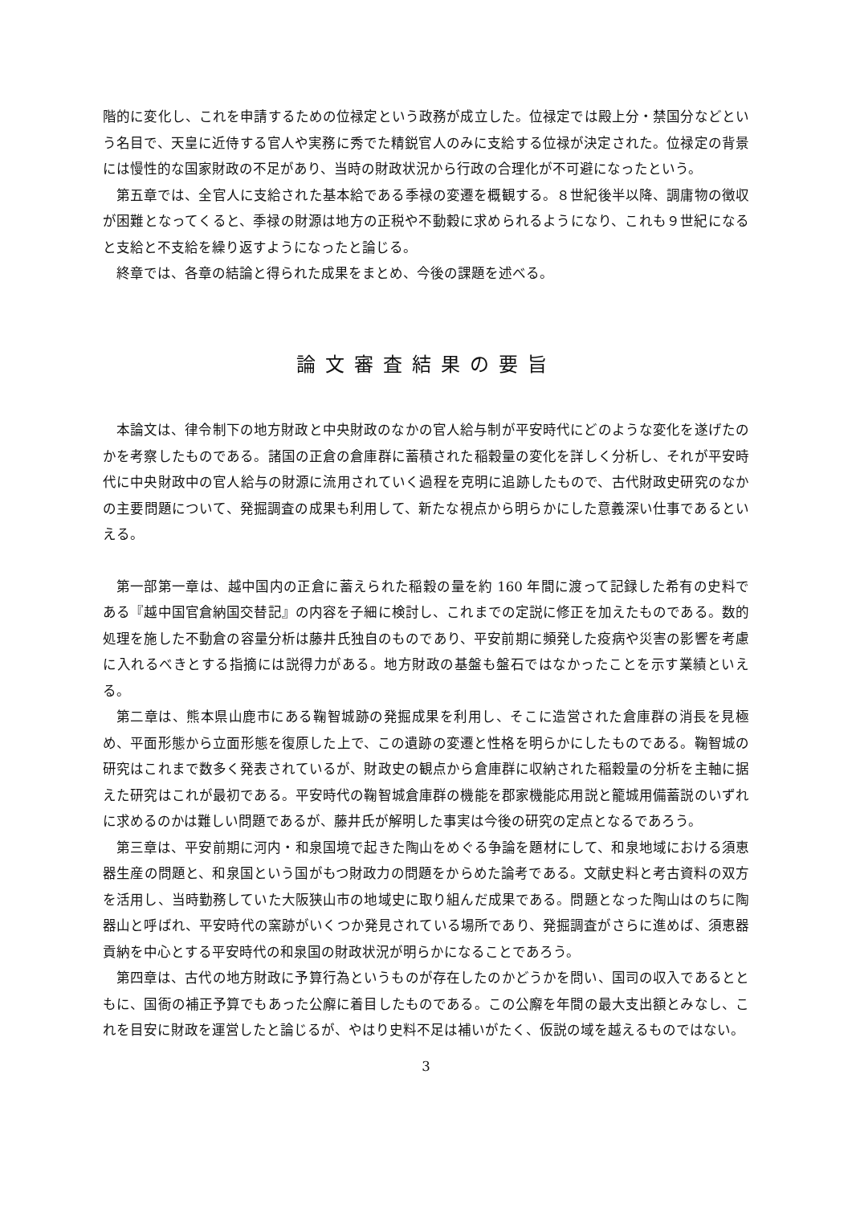階的に変化し、これを申請するための位禄定という政務が成立した。位禄定では殿上分・禁国分などという名目で、天皇に近侍する官人や実務に秀でた精鋭官人のみに支給する位禄が決定された。位禄定の背景には慢性的な国家財政の不足があり、当時の財政状況から行政の合理化が不可避になったという。
第五章では、全官人に支給された基本給である季禄の変遷を概観する。８世紀後半以降、調庸物の徴収が困難となってくると、季禄の財源は地方の正税や不動穀に求められるようになり、これも９世紀になると支給と不支給を繰り返すようになったと論じる。
終章では、各章の結論と得られた成果をまとめ、今後の課題を述べる。
論文審査結果の要旨
本論文は、律令制下の地方財政と中央財政のなかの官人給与制が平安時代にどのような変化を遂げたのかを考察したものである。諸国の正倉の倉庫群に蓄積された稲穀量の変化を詳しく分析し、それが平安時代に中央財政中の官人給与の財源に流用されていく過程を克明に追跡したもので、古代財政史研究のなかの主要問題について、発掘調査の成果も利用して、新たな視点から明らかにした意義深い仕事であるといえる。
第一部第一章は、越中国内の正倉に蓄えられた稲穀の量を約 160 年間に渡って記録した希有の史料である『越中国官倉納国交替記』の内容を子細に検討し、これまでの定説に修正を加えたものである。数的処理を施した不動倉の容量分析は藤井氏独自のものであり、平安前期に頻発した疫病や災害の影響を考慮に入れるべきとする指摘には説得力がある。地方財政の基盤も盤石ではなかったことを示す業績といえる。
第二章は、熊本県山鹿市にある鞠智城跡の発掘成果を利用し、そこに造営された倉庫群の消長を見極め、平面形態から立面形態を復原した上で、この遺跡の変遷と性格を明らかにしたものである。鞠智城の研究はこれまで数多く発表されているが、財政史の観点から倉庫群に収納された稲穀量の分析を主軸に据えた研究はこれが最初である。平安時代の鞠智城倉庫群の機能を郡家機能応用説と籠城用備蓄説のいずれに求めるのかは難しい問題であるが、藤井氏が解明した事実は今後の研究の定点となるであろう。
第三章は、平安前期に河内・和泉国境で起きた陶山をめぐる争論を題材にして、和泉地域における須恵器生産の問題と、和泉国という国がもつ財政力の問題をからめた論考である。文献史料と考古資料の双方を活用し、当時勤務していた大阪狭山市の地域史に取り組んだ成果である。問題となった陶山はのちに陶器山と呼ばれ、平安時代の窯跡がいくつか発見されている場所であり、発掘調査がさらに進めば、須恵器貢納を中心とする平安時代の和泉国の財政状況が明らかになることであろう。
第四章は、古代の地方財政に予算行為というものが存在したのかどうかを問い、国司の収入であるとともに、国衙の補正予算でもあった公廨に着目したものである。この公廨を年間の最大支出額とみなし、これを目安に財政を運営したと論じるが、やはり史料不足は補いがたく、仮説の域を越えるものではない。
3